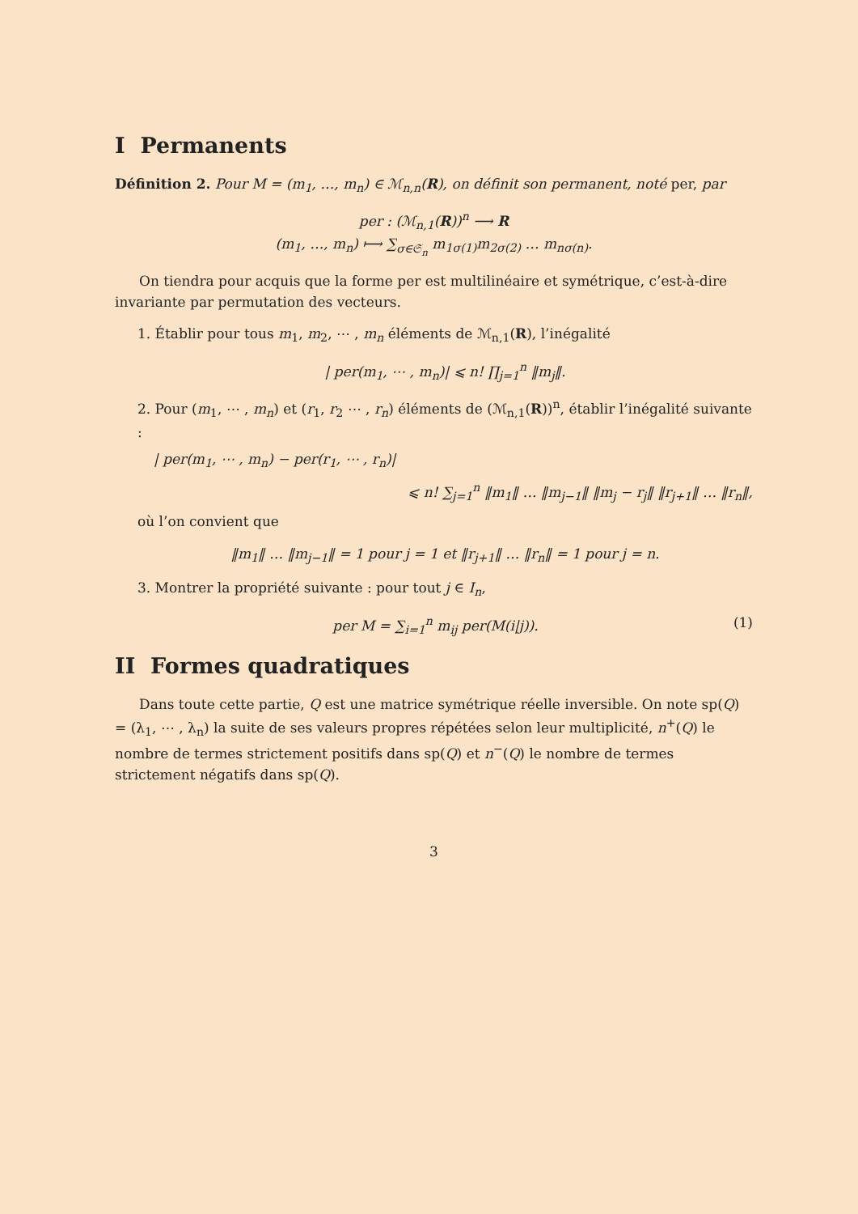I Permanents
Définition 2. Pour M = (m<sub>1</sub>, …, m<sub>n</sub>) ∈ ℳ<sub>n,n</sub>(R), on définit son permanent, noté per, par
per : (ℳ<sub>n,1</sub>(R))<sup>n</sup> ⟶ R
(m<sub>1</sub>, …, m<sub>n</sub>) ⟼ ∑<sub>σ∈𝔖<sub>n</sub></sub> m<sub>1σ(1)</sub>m<sub>2σ(2)</sub> … m<sub>nσ(n)</sub>.
On tiendra pour acquis que la forme per est multilinéaire et symétrique, c’est-à-dire invariante par permutation des vecteurs.
1. Établir pour tous m<sub>1</sub>, m<sub>2</sub>, ⋯ , m<sub>n</sub> éléments de ℳ<sub>n,1</sub>(R), l’inégalité
| per(m<sub>1</sub>, ⋯ , m<sub>n</sub>)| ⩽ n! ∏<sub>j=1</sub><sup>n</sup> ‖m<sub>j</sub>‖.
2. Pour (m<sub>1</sub>, ⋯ , m<sub>n</sub>) et (r<sub>1</sub>, r<sub>2</sub> ⋯ , r<sub>n</sub>) éléments de (ℳ<sub>n,1</sub>(R))<sup>n</sup>, établir l’inégalité suivante :
| per(m<sub>1</sub>, ⋯ , m<sub>n</sub>) − per(r<sub>1</sub>, ⋯ , r<sub>n</sub>)|
⩽ n! ∑<sub>j=1</sub><sup>n</sup> ‖m<sub>1</sub>‖ … ‖m<sub>j−1</sub>‖ ‖m<sub>j</sub> − r<sub>j</sub>‖ ‖r<sub>j+1</sub>‖ … ‖r<sub>n</sub>‖,
où l’on convient que
‖m<sub>1</sub>‖ … ‖m<sub>j−1</sub>‖ = 1 pour j = 1 et ‖r<sub>j+1</sub>‖ … ‖r<sub>n</sub>‖ = 1 pour j = n.
3. Montrer la propriété suivante : pour tout j ∈ I<sub>n</sub>,
per M = ∑<sub>i=1</sub><sup>n</sup> m<sub>ij</sub> per(M(i|j)). (1)
II Formes quadratiques
Dans toute cette partie, Q est une matrice symétrique réelle inversible. On note sp(Q) = (λ<sub>1</sub>, ⋯ , λ<sub>n</sub>) la suite de ses valeurs propres répétées selon leur multiplicité, n<sup>+</sup>(Q) le nombre de termes strictement positifs dans sp(Q) et n<sup>−</sup>(Q) le nombre de termes strictement négatifs dans sp(Q).
3